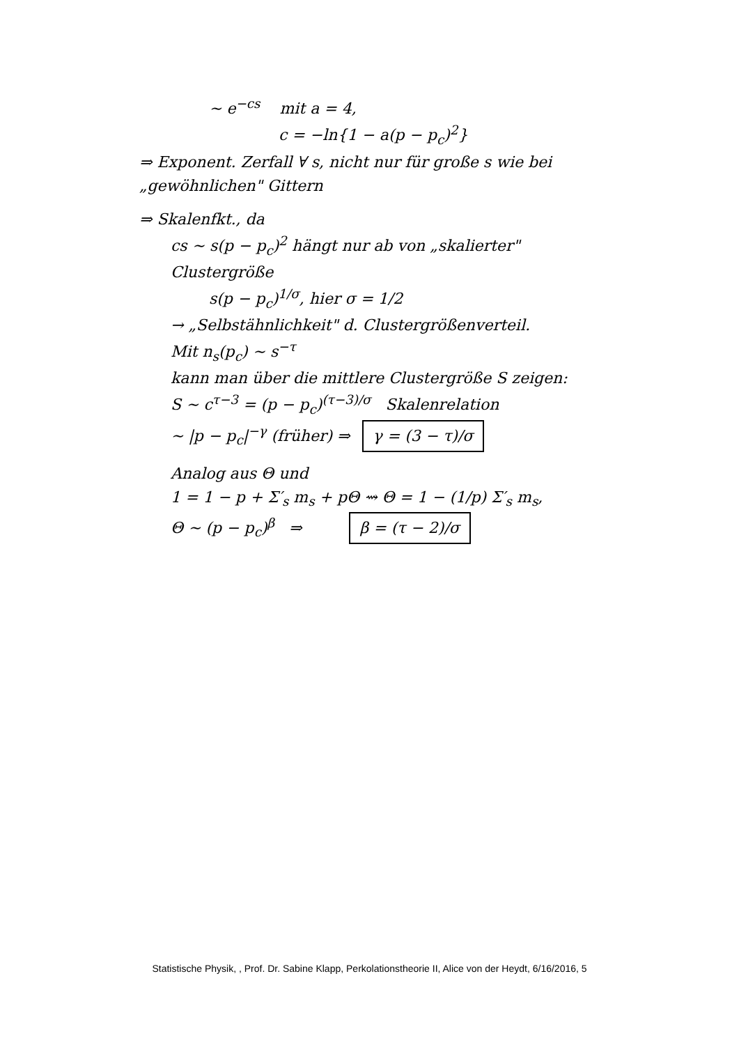∼ e<sup>−cs</sup> mit a = 4,
c = −ln{1 − a(p − p<sub>c</sub>)<sup>2</sup>}
⇒ Exponent. Zerfall ∀ s, nicht nur für große s wie bei „gewöhnlichen" Gittern
⇒ Skalenfkt., da
cs ∼ s(p − p<sub>c</sub>)<sup>2</sup> hängt nur ab von „skalierter" Clustergröße
s(p − p<sub>c</sub>)<sup>1/σ</sup>, hier σ = 1/2
→ „Selbstähnlichkeit" d. Clustergrößenverteil.
Mit n<sub>s</sub>(p<sub>c</sub>) ∼ s<sup>−τ</sup>
kann man über die mittlere Clustergröße S zeigen:
S ∼ c<sup>τ−3</sup> = (p − p<sub>c</sub>)<sup>(τ−3)/σ</sup> Skalenrelation
∼ |p − p<sub>c</sub>|<sup>−γ</sup> (früher) ⇒ γ = (3 − τ)/σ
Analog aus Θ und
1 = 1 − p + Σ′<sub>s</sub> m<sub>s</sub> + pΘ ⇝ Θ = 1 − (1/p) Σ′<sub>s</sub> m<sub>s</sub>,
Θ ∼ (p − p<sub>c</sub>)<sup>β</sup> ⇒ β = (τ − 2)/σ
Statistische Physik, , Prof. Dr. Sabine Klapp, Perkolationstheorie II, Alice von der Heydt, 6/16/2016, 5